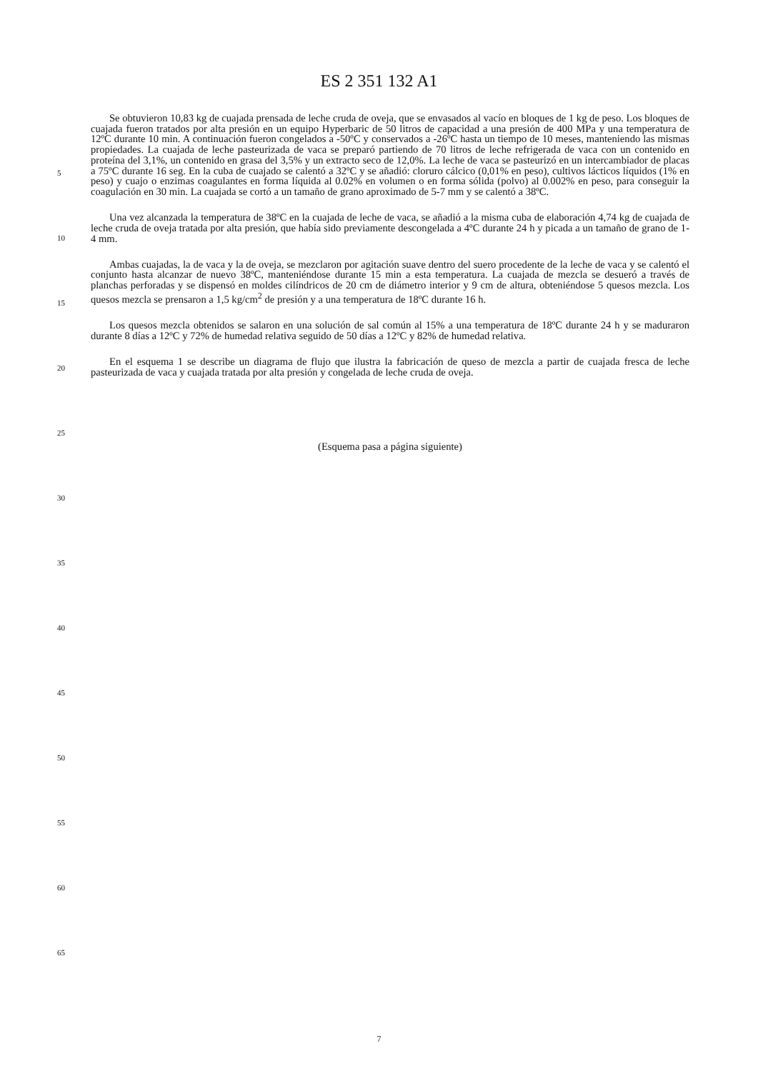ES 2 351 132 A1
5
10
15
20
25
30
35
40
45
50
55
60
65
Se obtuvieron 10,83 kg de cuajada prensada de leche cruda de oveja, que se envasados al vacío en bloques de 1 kg de peso. Los bloques de cuajada fueron tratados por alta presión en un equipo Hyperbaric de 50 litros de capacidad a una presión de 400 MPa y una temperatura de 12ºC durante 10 min. A continuación fueron congelados a -50ºC y conservados a -26ºC hasta un tiempo de 10 meses, manteniendo las mismas propiedades. La cuajada de leche pasteurizada de vaca se preparó partiendo de 70 litros de leche refrigerada de vaca con un contenido en proteína del 3,1%, un contenido en grasa del 3,5% y un extracto seco de 12,0%. La leche de vaca se pasteurizó en un intercambiador de placas a 75ºC durante 16 seg. En la cuba de cuajado se calentó a 32ºC y se añadió: cloruro cálcico (0,01% en peso), cultivos lácticos líquidos (1% en peso) y cuajo o enzimas coagulantes en forma líquida al 0.02% en volumen o en forma sólida (polvo) al 0.002% en peso, para conseguir la coagulación en 30 min. La cuajada se cortó a un tamaño de grano aproximado de 5-7 mm y se calentó a 38ºC.
Una vez alcanzada la temperatura de 38ºC en la cuajada de leche de vaca, se añadió a la misma cuba de elaboración 4,74 kg de cuajada de leche cruda de oveja tratada por alta presión, que había sido previamente descongelada a 4ºC durante 24 h y picada a un tamaño de grano de 1-4 mm.
Ambas cuajadas, la de vaca y la de oveja, se mezclaron por agitación suave dentro del suero procedente de la leche de vaca y se calentó el conjunto hasta alcanzar de nuevo 38ºC, manteniéndose durante 15 min a esta temperatura. La cuajada de mezcla se desueró a través de planchas perforadas y se dispensó en moldes cilíndricos de 20 cm de diámetro interior y 9 cm de altura, obteniéndose 5 quesos mezcla. Los quesos mezcla se prensaron a 1,5 kg/cm<sup>2</sup> de presión y a una temperatura de 18ºC durante 16 h.
Los quesos mezcla obtenidos se salaron en una solución de sal común al 15% a una temperatura de 18ºC durante 24 h y se maduraron durante 8 días a 12ºC y 72% de humedad relativa seguido de 50 días a 12ºC y 82% de humedad relativa.
En el esquema 1 se describe un diagrama de flujo que ilustra la fabricación de queso de mezcla a partir de cuajada fresca de leche pasteurizada de vaca y cuajada tratada por alta presión y congelada de leche cruda de oveja.
(Esquema pasa a página siguiente)
7